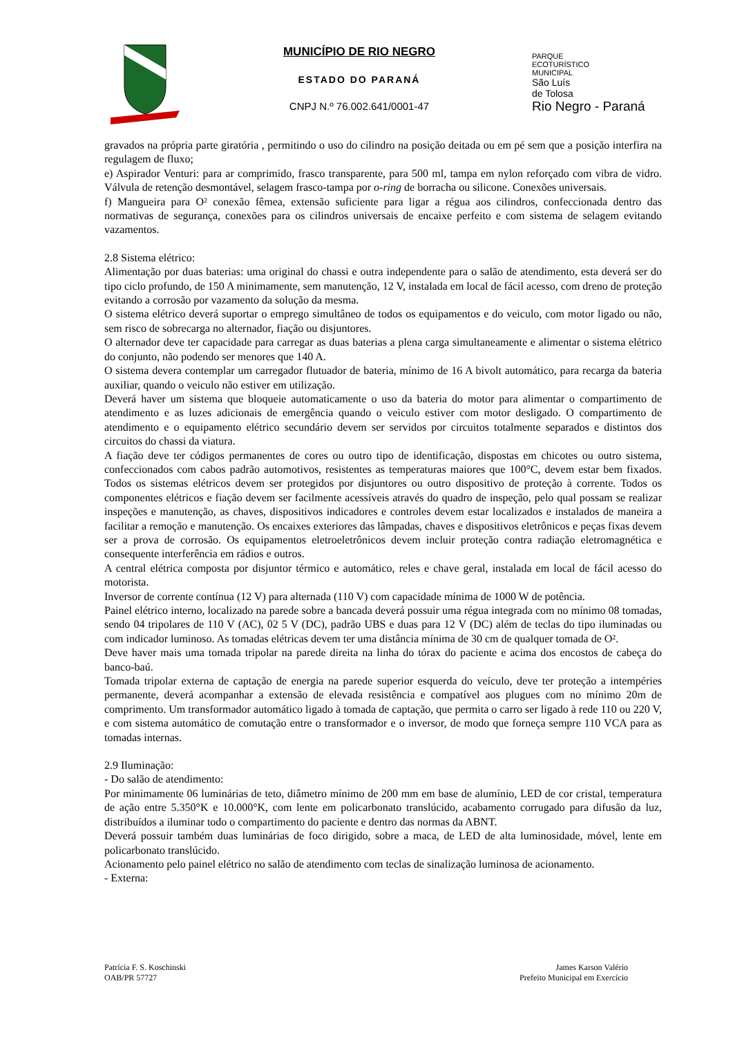MUNICÍPIO DE RIO NEGRO
ESTADO DO PARANÁ
CNPJ N.º 76.002.641/0001-47
PARQUE
ECOTURÍSTICO
MUNICIPAL
São Luís
de Tolosa
Rio Negro - Paraná
gravados na própria parte giratória , permitindo o uso do cilindro na posição deitada ou em pé sem que a posição interfira na regulagem de fluxo;
e) Aspirador Venturi: para ar comprimido, frasco transparente, para 500 ml, tampa em nylon reforçado com vibra de vidro. Válvula de retenção desmontável, selagem frasco-tampa por o-ring de borracha ou silicone. Conexões universais.
f) Mangueira para O² conexão fêmea, extensão suficiente para ligar a régua aos cilindros, confeccionada dentro das normativas de segurança, conexões para os cilindros universais de encaixe perfeito e com sistema de selagem evitando vazamentos.
2.8 Sistema elétrico:
Alimentação por duas baterias: uma original do chassi e outra independente para o salão de atendimento, esta deverá ser do tipo ciclo profundo, de 150 A minimamente, sem manutenção, 12 V, instalada em local de fácil acesso, com dreno de proteção evitando a corrosão por vazamento da solução da mesma.
O sistema elétrico deverá suportar o emprego simultâneo de todos os equipamentos e do veiculo, com motor ligado ou não, sem risco de sobrecarga no alternador, fiação ou disjuntores.
O alternador deve ter capacidade para carregar as duas baterias a plena carga simultaneamente e alimentar o sistema elétrico do conjunto, não podendo ser menores que 140 A.
O sistema devera contemplar um carregador flutuador de bateria, mínimo de 16 A bivolt automático, para recarga da bateria auxiliar, quando o veiculo não estiver em utilização.
Deverá haver um sistema que bloqueie automaticamente o uso da bateria do motor para alimentar o compartimento de atendimento e as luzes adicionais de emergência quando o veiculo estiver com motor desligado. O compartimento de atendimento e o equipamento elétrico secundário devem ser servidos por circuitos totalmente separados e distintos dos circuitos do chassi da viatura.
A fiação deve ter códigos permanentes de cores ou outro tipo de identificação, dispostas em chicotes ou outro sistema, confeccionados com cabos padrão automotivos, resistentes as temperaturas maiores que 100°C, devem estar bem fixados. Todos os sistemas elétricos devem ser protegidos por disjuntores ou outro dispositivo de proteção à corrente. Todos os componentes elétricos e fiação devem ser facilmente acessíveis através do quadro de inspeção, pelo qual possam se realizar inspeções e manutenção, as chaves, dispositivos indicadores e controles devem estar localizados e instalados de maneira a facilitar a remoção e manutenção. Os encaixes exteriores das lâmpadas, chaves e dispositivos eletrônicos e peças fixas devem ser a prova de corrosão. Os equipamentos eletroeletrônicos devem incluir proteção contra radiação eletromagnética e consequente interferência em rádios e outros.
A central elétrica composta por disjuntor térmico e automático, reles e chave geral, instalada em local de fácil acesso do motorista.
Inversor de corrente contínua (12 V) para alternada (110 V) com capacidade mínima de 1000 W de potência.
Painel elétrico interno, localizado na parede sobre a bancada deverá possuir uma régua integrada com no mínimo 08 tomadas, sendo 04 tripolares de 110 V (AC), 02 5 V (DC), padrão UBS e duas para 12 V (DC) além de teclas do tipo iluminadas ou com indicador luminoso. As tomadas elétricas devem ter uma distância mínima de 30 cm de qualquer tomada de O².
Deve haver mais uma tomada tripolar na parede direita na linha do tórax do paciente e acima dos encostos de cabeça do banco-baú.
Tomada tripolar externa de captação de energia na parede superior esquerda do veículo, deve ter proteção a intempéries permanente, deverá acompanhar a extensão de elevada resistência e compatível aos plugues com no mínimo 20m de comprimento. Um transformador automático ligado à tomada de captação, que permita o carro ser ligado à rede 110 ou 220 V, e com sistema automático de comutação entre o transformador e o inversor, de modo que forneça sempre 110 VCA para as tomadas internas.
2.9 Iluminação:
- Do salão de atendimento:
Por minimamente 06 luminárias de teto, diâmetro mínimo de 200 mm em base de alumínio, LED de cor cristal, temperatura de ação entre 5.350°K e 10.000°K, com lente em policarbonato translúcido, acabamento corrugado para difusão da luz, distribuídos a iluminar todo o compartimento do paciente e dentro das normas da ABNT.
Deverá possuir também duas luminárias de foco dirigido, sobre a maca, de LED de alta luminosidade, móvel, lente em policarbonato translúcido.
Acionamento pelo painel elétrico no salão de atendimento com teclas de sinalização luminosa de acionamento.
- Externa:
Patrícia F. S. Koschinski
OAB/PR 57727
James Karson Valério
Prefeito Municipal em Exercício